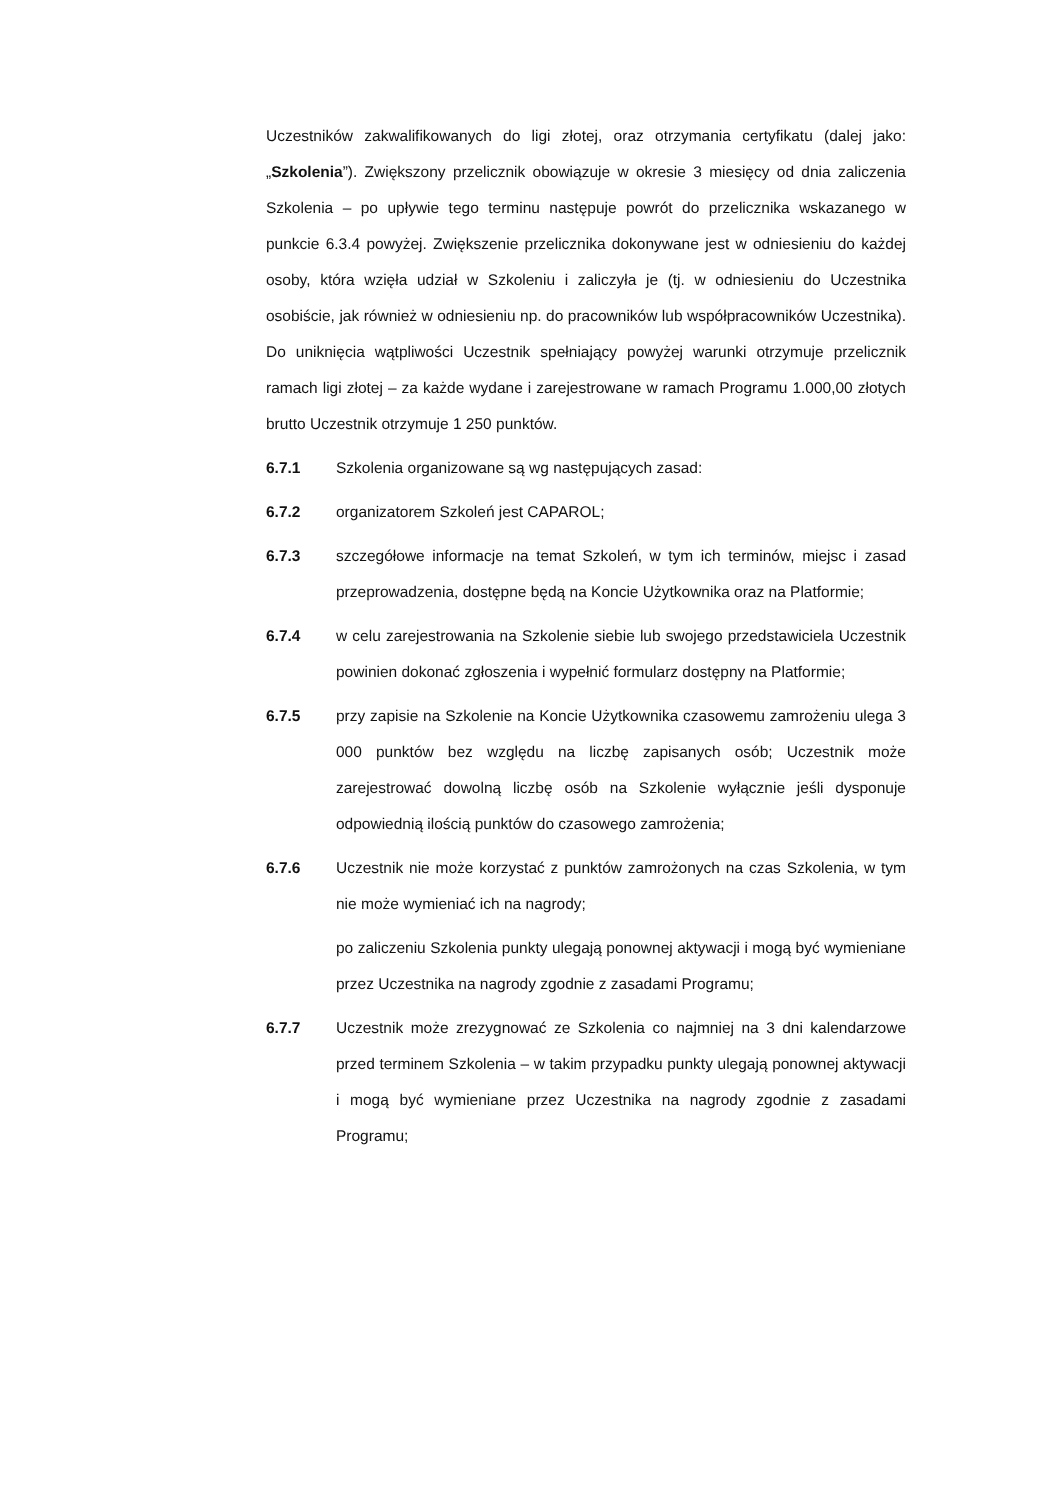Uczestników zakwalifikowanych do ligi złotej, oraz otrzymania certyfikatu (dalej jako: „Szkolenia”). Zwiększony przelicznik obowiązuje w okresie 3 miesięcy od dnia zaliczenia Szkolenia – po upływie tego terminu następuje powrót do przelicznika wskazanego w punkcie 6.3.4 powyżej. Zwiększenie przelicznika dokonywane jest w odniesieniu do każdej osoby, która wzięła udział w Szkoleniu i zaliczyła je (tj. w odniesieniu do Uczestnika osobiście, jak również w odniesieniu np. do pracowników lub współpracowników Uczestnika). Do uniknięcia wątpliwości Uczestnik spełniający powyżej warunki otrzymuje przelicznik ramach ligi złotej – za każde wydane i zarejestrowane w ramach Programu 1.000,00 złotych brutto Uczestnik otrzymuje 1 250 punktów.
6.7.1 Szkolenia organizowane są wg następujących zasad:
6.7.2 organizatorem Szkoleń jest CAPAROL;
6.7.3 szczegółowe informacje na temat Szkoleń, w tym ich terminów, miejsc i zasad przeprowadzenia, dostępne będą na Koncie Użytkownika oraz na Platformie;
6.7.4 w celu zarejestrowania na Szkolenie siebie lub swojego przedstawiciela Uczestnik powinien dokonać zgłoszenia i wypełnić formularz dostępny na Platformie;
6.7.5 przy zapisie na Szkolenie na Koncie Użytkownika czasowemu zamrożeniu ulega 3 000 punktów bez względu na liczbę zapisanych osób; Uczestnik może zarejestrować dowolną liczbę osób na Szkolenie wyłącznie jeśli dysponuje odpowiednią ilością punktów do czasowego zamrożenia;
6.7.6 Uczestnik nie może korzystać z punktów zamrożonych na czas Szkolenia, w tym nie może wymieniać ich na nagrody;
po zaliczeniu Szkolenia punkty ulegają ponownej aktywacji i mogą być wymieniane przez Uczestnika na nagrody zgodnie z zasadami Programu;
6.7.7 Uczestnik może zrezygnować ze Szkolenia co najmniej na 3 dni kalendarzowe przed terminem Szkolenia – w takim przypadku punkty ulegają ponownej aktywacji i mogą być wymieniane przez Uczestnika na nagrody zgodnie z zasadami Programu;